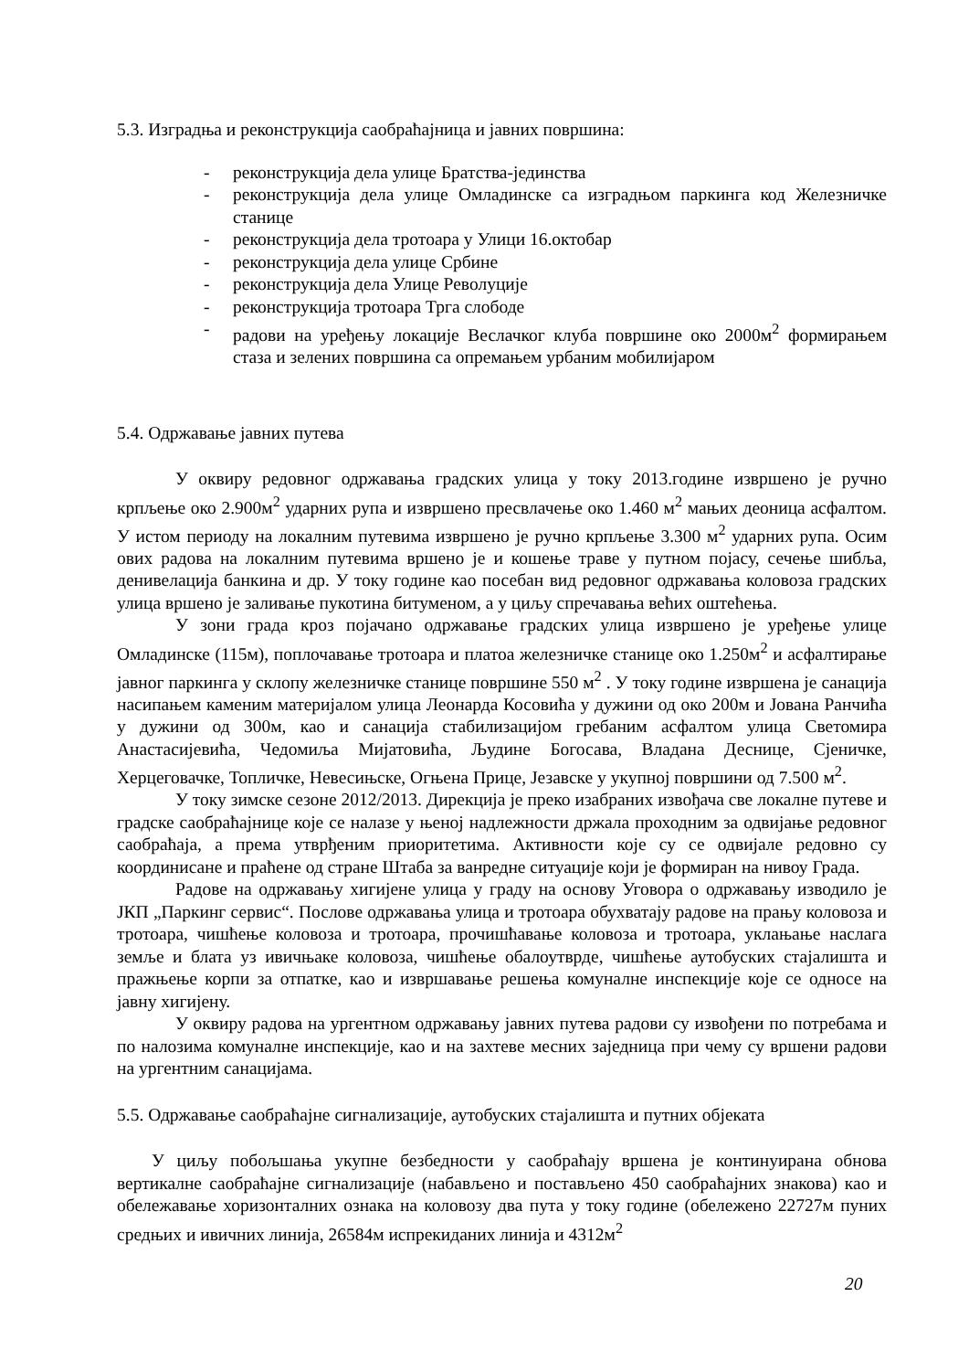5.3. Изградња и реконструкција саобраћајница и јавних површина:
- реконструкција дела улице Братства-јединства
- реконструкција дела улице Омладинске са изградњом паркинга код Железничке станице
- реконструкција дела тротоара у Улици 16.октобар
- реконструкција дела улице Србине
- реконструкција дела Улице Револуције
- реконструкција тротоара Трга слободе
- радови на уређењу локације Веслачког клуба површине око 2000м<sup>2</sup> формирањем стаза и зелених површина са опремањем урбаним мобилијаром
5.4. Одржавање јавних путева
У оквиру редовног одржавања градских улица у току 2013.године извршено је ручно крпљење око 2.900м<sup>2</sup> ударних рупа и извршено пресвлачење око 1.460 м<sup>2</sup> мањих деоница асфалтом. У истом периоду на локалним путевима извршено је ручно крпљење 3.300 м<sup>2</sup> ударних рупа. Осим ових радова на локалним путевима вршено је и кошење траве у путном појасу, сечење шибља, денивелација банкина и др. У току године као посебан вид редовног одржавања коловоза градских улица вршено је заливање пукотина битуменом, а у циљу спречавања већих оштећења.
У зони града кроз појачано одржавање градских улица извршено је уређење улице Омладинске (115м), поплочавање тротоара и платоа железничке станице око 1.250м<sup>2</sup> и асфалтирање јавног паркинга у склопу железничке станице површине 550 м<sup>2</sup> . У току године извршена је санација насипањем каменим материјалом улица Леонарда Косовића у дужини од око 200м и Јована Ранчића у дужини од 300м, као и санација стабилизацијом гребаним асфалтом улица Светомира Анастасијевића, Чедомиља Мијатовића, Људине Богосава, Владана Деснице, Сјеничке, Херцеговачке, Топличке, Невесињске, Огњена Прице, Језавске у укупној површини од 7.500 м<sup>2</sup>.
У току зимске сезоне 2012/2013. Дирекција је преко изабраних извођача све локалне путеве и градске саобраћајнице које се налазе у њеној надлежности држала проходним за одвијање редовног саобраћаја, а према утврђеним приоритетима. Активности које су се одвијале редовно су координисане и праћене од стране Штаба за ванредне ситуације који је формиран на нивоу Града.
Радове на одржавању хигијене улица у граду на основу Уговора о одржавању изводило је ЈКП „Паркинг сервис“. Послове одржавања улица и тротоара обухватају радове на прању коловоза и тротоара, чишћење коловоза и тротоара, прочишћавање коловоза и тротоара, уклањање наслага земље и блата уз ивичњаке коловоза, чишћење обалоутврде, чишћење аутобуских стајалишта и пражњење корпи за отпатке, као и извршавање решења комуналне инспекције које се односе на јавну хигијену.
У оквиру радова на ургентном одржавању јавних путева радови су извођени по потребама и по налозима комуналне инспекције, као и на захтеве месних заједница при чему су вршени радови на ургентним санацијама.
5.5. Одржавање саобраћајне сигнализације, аутобуских стајалишта и путних објеката
У циљу побољшања укупне безбедности у саобраћају вршена је континуирана обнова вертикалне саобраћајне сигнализације (набављено и постављено 450 саобраћајних знакова) као и обележавање хоризонталних ознака на коловозу два пута у току године (обележено 22727м пуних средњих и ивичних линија, 26584м испрекиданих линија и 4312м<sup>2</sup>
20